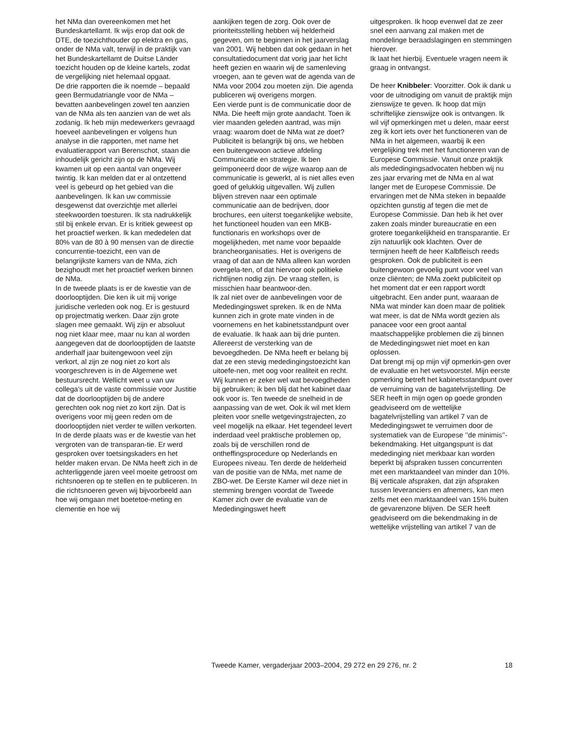het NMa dan overeenkomen met het Bundeskartellamt. Ik wijs erop dat ook de DTE, de toezichthouder op elektra en gas, onder de NMa valt, terwijl in de praktijk van het Bundeskartellamt de Duitse Länder toezicht houden op de kleine kartels, zodat de vergelijking niet helemaal opgaat.
De drie rapporten die ik noemde – bepaald geen Bermudatriangle voor de NMa – bevatten aanbevelingen zowel ten aanzien van de NMa als ten aanzien van de wet als zodanig. Ik heb mijn medewerkers gevraagd hoeveel aanbevelingen er volgens hun analyse in die rapporten, met name het evaluatierapport van Berenschot, staan die inhoudelijk gericht zijn op de NMa. Wij kwamen uit op een aantal van ongeveer twintig. Ik kan melden dat er al ontzettend veel is gebeurd op het gebied van die aanbevelingen. Ik kan uw commissie desgewenst dat overzichtje met allerlei steekwoorden toesturen. Ik sta nadrukkelijk stil bij enkele ervan. Er is kritiek geweest op het proactief werken. Ik kan mededelen dat 80% van de 80 à 90 mensen van de directie concurrentie-toezicht, een van de belangrijkste kamers van de NMa, zich bezighoudt met het proactief werken binnen de NMa.
In de tweede plaats is er de kwestie van de doorlooptijden. Die ken ik uit mij vorige juridische verleden ook nog. Er is gestuurd op projectmatig werken. Daar zijn grote slagen mee gemaakt. Wij zijn er absoluut nog niet klaar mee, maar nu kan al worden aangegeven dat de doorlooptijden de laatste anderhalf jaar buitengewoon veel zijn verkort, al zijn ze nog niet zo kort als voorgeschreven is in de Algemene wet bestuursrecht. Wellicht weet u van uw collega’s uit de vaste commissie voor Justitie dat de doorlooptijden bij de andere gerechten ook nog niet zo kort zijn. Dat is overigens voor mij geen reden om de doorlooptijden niet verder te willen verkorten.
In de derde plaats was er de kwestie van het vergroten van de transparan-tie. Er werd gesproken over toetsingskaders en het helder maken ervan. De NMa heeft zich in de achterliggende jaren veel moeite getroost om richtsnoeren op te stellen en te publiceren. In die richtsnoeren geven wij bijvoorbeeld aan hoe wij omgaan met boetetoe-meting en clementie en hoe wij
aankijken tegen de zorg. Ook over de prioriteitsstelling hebben wij helderheid gegeven, om te beginnen in het jaarverslag van 2001. Wij hebben dat ook gedaan in het consultatiedocument dat vorig jaar het licht heeft gezien en waarin wij de samenleving vroegen, aan te geven wat de agenda van de NMa voor 2004 zou moeten zijn. Die agenda publiceren wij overigens morgen.
Een vierde punt is de communicatie door de NMa. Die heeft mijn grote aandacht. Toen ik vier maanden geleden aantrad, was mijn vraag: waarom doet de NMa wat ze doet? Publiciteit is belangrijk bij ons, we hebben een buitengewoon actieve afdeling Communicatie en strategie. Ik ben geïmponeerd door de wijze waarop aan de communicatie is gewerkt, al is niet alles even goed of gelukkig uitgevallen. Wij zullen blijven streven naar een optimale communicatie aan de bedrijven, door brochures, een uiterst toegankelijke website, het functioneel houden van een MKB-functionaris en workshops over de mogelijkheden, met name voor bepaalde brancheorganisaties. Het is overigens de vraag of dat aan de NMa alleen kan worden overgela-ten, of dat hiervoor ook politieke richtlijnen nodig zijn. De vraag stellen, is misschien haar beantwoor-den.
Ik zal niet over de aanbevelingen voor de Mededingingswet spreken. Ik en de NMa kunnen zich in grote mate vinden in de voornemens en het kabinetsstandpunt over de evaluatie. Ik haak aan bij drie punten. Allereerst de versterking van de bevoegdheden. De NMa heeft er belang bij dat ze een stevig mededingingstoezicht kan uitoefe-nen, met oog voor realiteit en recht. Wij kunnen er zeker wel wat bevoegdheden bij gebruiken; ik ben blij dat het kabinet daar ook voor is. Ten tweede de snelheid in de aanpassing van de wet. Ook ik wil met klem pleiten voor snelle wetgevingstrajecten, zo veel mogelijk na elkaar. Het tegendeel levert inderdaad veel praktische problemen op, zoals bij de verschillen rond de ontheffingsprocedure op Nederlands en Europees niveau. Ten derde de helderheid van de positie van de NMa, met name de ZBO-wet. De Eerste Kamer wil deze niet in stemming brengen voordat de Tweede Kamer zich over de evaluatie van de Mededingingswet heeft
uitgesproken. Ik hoop evenwel dat ze zeer snel een aanvang zal maken met de mondelinge beraadslagingen en stemmingen hierover.
Ik laat het hierbij. Eventuele vragen neem ik graag in ontvangst.
De heer Knibbeler: Voorzitter. Ook ik dank u voor de uitnodiging om vanuit de praktijk mijn zienswijze te geven. Ik hoop dat mijn schriftelijke zienswijze ook is ontvangen. Ik wil vijf opmerkingen met u delen, maar eerst zeg ik kort iets over het functioneren van de NMa in het algemeen, waarbij ik een vergelijking trek met het functioneren van de Europese Commissie. Vanuit onze praktijk als mededingingsadvocaten hebben wij nu zes jaar ervaring met de NMa en al wat langer met de Europese Commissie. De ervaringen met de NMa steken in bepaalde opzichten gunstig af tegen die met de Europese Commissie. Dan heb ik het over zaken zoals minder bureaucratie en een grotere toegankelijkheid en transparantie. Er zijn natuurlijk ook klachten. Over de termijnen heeft de heer Kalbfleisch reeds gesproken. Ook de publiciteit is een buitengewoon gevoelig punt voor veel van onze cliënten; de NMa zoekt publiciteit op het moment dat er een rapport wordt uitgebracht. Een ander punt, waaraan de NMa wat minder kan doen maar de politiek wat meer, is dat de NMa wordt gezien als panacee voor een groot aantal maatschappelijke problemen die zij binnen de Mededingingswet niet moet en kan oplossen.
Dat brengt mij op mijn vijf opmerkin-gen over de evaluatie en het wetsvoorstel. Mijn eerste opmerking betreft het kabinetsstandpunt over de verruiming van de bagatelvrijstelling. De SER heeft in mijn ogen op goede gronden geadviseerd om de wettelijke bagatelvrijstelling van artikel 7 van de Mededingingswet te verruimen door de systematiek van de Europese ’’de minimis’’-bekendmaking. Het uitgangspunt is dat mededinging niet merkbaar kan worden beperkt bij afspraken tussen concurrenten met een marktaandeel van minder dan 10%. Bij verticale afspraken, dat zijn afspraken tussen leveranciers en afnemers, kan men zelfs met een marktaandeel van 15% buiten de gevarenzone blijven. De SER heeft geadviseerd om die bekendmaking in de wettelijke vrijstelling van artikel 7 van de
Tweede Kamer, vergaderjaar 2003–2004, 29 272 en 29 276, nr. 2 18